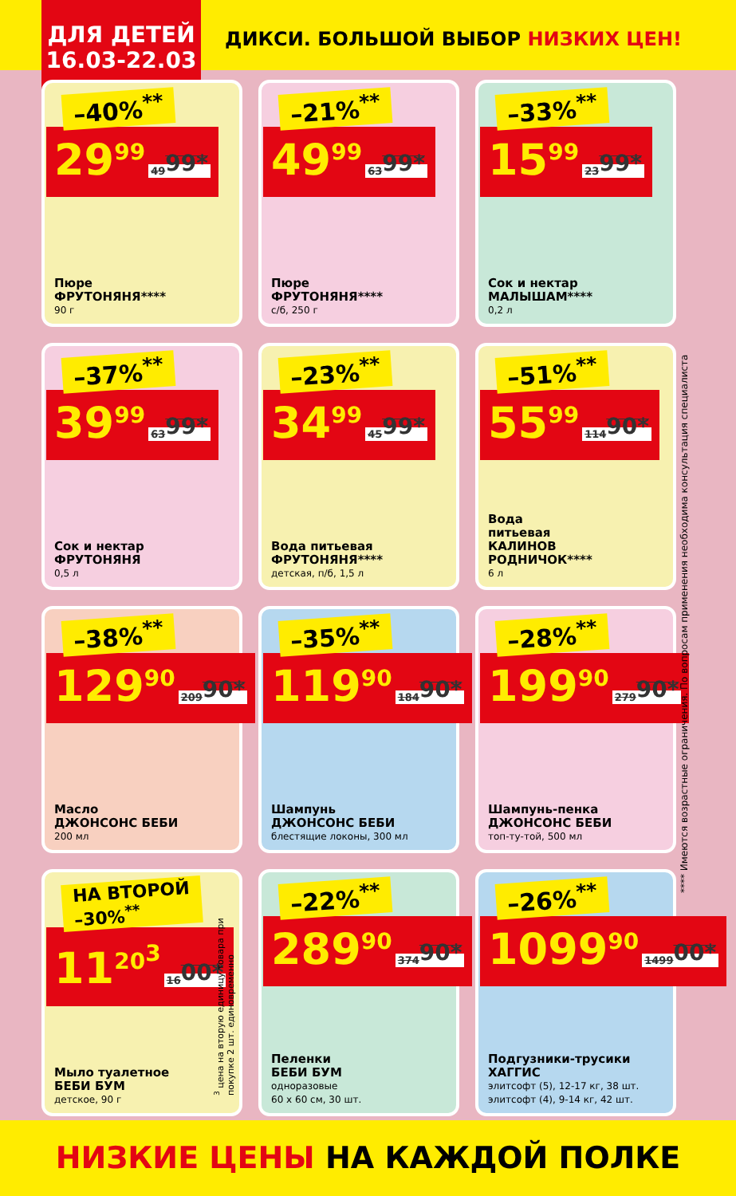ДЛЯ ДЕТЕЙ
16.03-22.03
ДИКСИ. БОЛЬШОЙ ВЫБОР НИЗКИХ ЦЕН!
–40%<sup>**</sup>
29<sup>99</sup> 49<sup>99*</sup>
Пюре
ФРУТОНЯНЯ****
90 г
–21%<sup>**</sup>
49<sup>99</sup> 63<sup>99*</sup>
Пюре
ФРУТОНЯНЯ****
с/б, 250 г
–33%<sup>**</sup>
15<sup>99</sup> 23<sup>99*</sup>
Сок и нектар
МАЛЫШАМ****
0,2 л
–37%<sup>**</sup>
39<sup>99</sup> 63<sup>99*</sup>
Сок и нектар
ФРУТОНЯНЯ
0,5 л
–23%<sup>**</sup>
34<sup>99</sup> 45<sup>99*</sup>
Вода питьевая
ФРУТОНЯНЯ****
детская, п/б, 1,5 л
–51%<sup>**</sup>
55<sup>99</sup> 114<sup>90*</sup>
Вода
питьевая
КАЛИНОВ
РОДНИЧОК****
6 л
–38%<sup>**</sup>
129<sup>90</sup> 209<sup>90*</sup>
Масло
ДЖОНСОНС БЕБИ
200 мл
–35%<sup>**</sup>
119<sup>90</sup> 184<sup>90*</sup>
Шампунь
ДЖОНСОНС БЕБИ
блестящие локоны, 300 мл
–28%<sup>**</sup>
199<sup>90</sup> 279<sup>90*</sup>
Шампунь-пенка
ДЖОНСОНС БЕБИ
топ-ту-той, 500 мл
НА ВТОРОЙ
–30%<sup>**</sup>
11<sup>20<sup>3</sup></sup> 16<sup>00*</sup>
Мыло туалетное
БЕБИ БУМ
детское, 90 г
<sup>3</sup> цена на вторую единицу товара при покупке 2 шт. единовременно
–22%<sup>**</sup>
289<sup>90</sup> 374<sup>90*</sup>
Пеленки
БЕБИ БУМ
одноразовые
60 х 60 см, 30 шт.
–26%<sup>**</sup>
1099<sup>90</sup> 1499<sup>00*</sup>
Подгузники-трусики
ХАГГИС
элитсофт (5), 12-17 кг, 38 шт.
элитсофт (4), 9-14 кг, 42 шт.
**** Имеются возрастные ограничения. По вопросам применения необходима консультация специалиста
НИЗКИЕ ЦЕНЫ НА КАЖДОЙ ПОЛКЕ